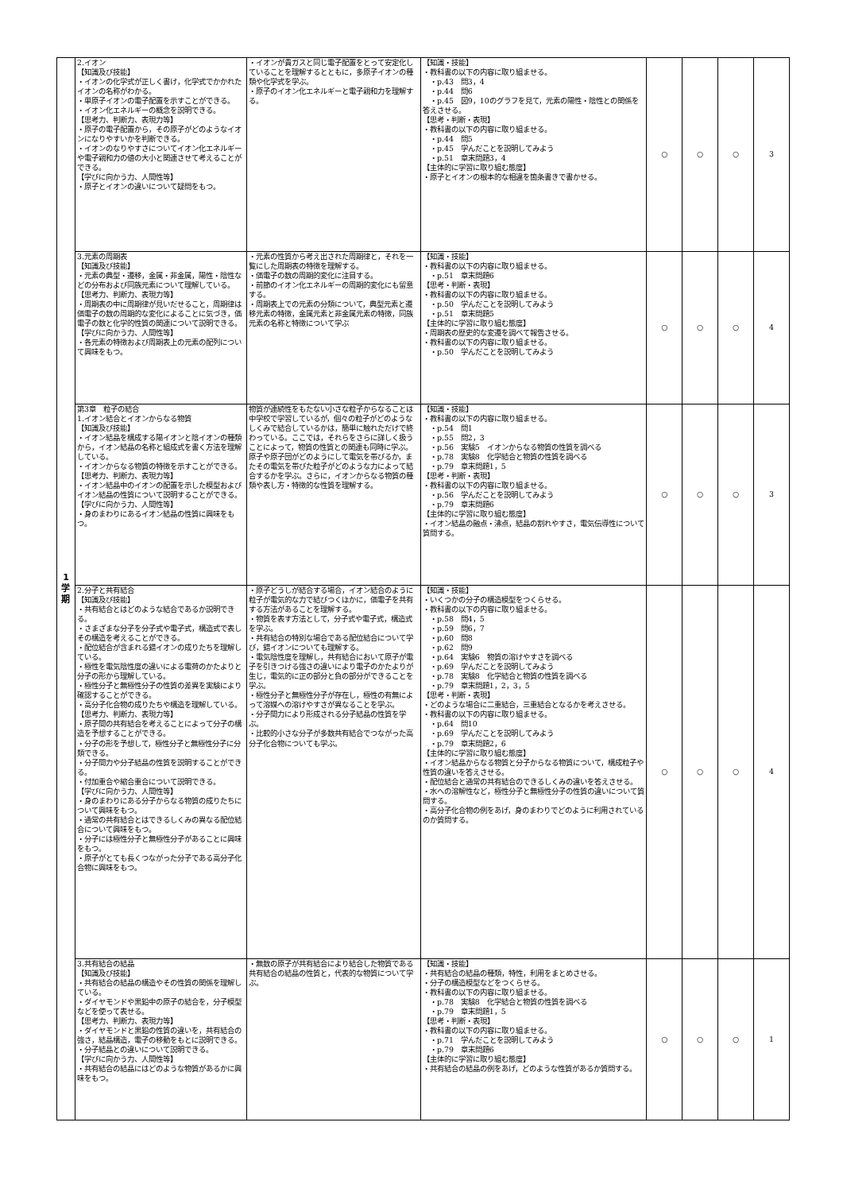| 1 学 期 | 2.イオン 【知識及び技能】 ・イオンの化学式が正しく書け，化学式でかかれたイオンの名称がわかる。 ・単原子イオンの電子配置を示すことができる。 ・イオン化エネルギーの概念を説明できる。 【思考力、判断力、表現力等】 ・原子の電子配置から，その原子がどのようなイオンになりやすいかを判断できる。 ・イオンのなりやすさについてイオン化エネルギーや電子親和力の値の大小と関連させて考えることができる。 【学びに向かう力、人間性等】 ・原子とイオンの違いについて疑問をもつ。 | ・イオンが貴ガスと同じ電子配置をとって安定化していることを理解するとともに，多原子イオンの種類や化学式を学ぶ。 ・原子のイオン化エネルギーと電子親和力を理解する。 | 【知識・技能】 ・教科書の以下の内容に取り組ませる。 ・p.43 問3，4 ・p.44 問6 ・p.45 図9，10のグラフを見て，元素の陽性・陰性との関係を答えさせる。 【思考・判断・表現】 ・教科書の以下の内容に取り組ませる。 ・p.44 問5 ・p.45 学んだことを説明してみよう ・p.51 章末問題3，4 【主体的に学習に取り組む態度】 ・原子とイオンの根本的な相違を箇条書きで書かせる。 | ○ | ○ | ○ | 3 |
| | 3.元素の周期表 【知識及び技能】 ・元素の典型・遷移，金属・非金属，陽性・陰性などの分布および同族元素について理解している。 【思考力、判断力、表現力等】 ・周期表の中に周期律が見いだせること，周期律は価電子の数の周期的な変化によることに気づき，価電子の数と化学的性質の関連について説明できる。 【学びに向かう力、人間性等】 ・各元素の特徴および周期表上の元素の配列について興味をもつ。 | ・元素の性質から考え出された周期律と，それを一覧にした周期表の特徴を理解する。 ・価電子の数の周期的変化に注目する。 ・前節のイオン化エネルギーの周期的変化にも留意する。 ・周期表上での元素の分類について，典型元素と遷移元素の特徴，金属元素と非金属元素の特徴，同族元素の名称と特徴について学ぶ | 【知識・技能】 ・教科書の以下の内容に取り組ませる。 ・p.51 章末問題6 【思考・判断・表現】 ・教科書の以下の内容に取り組ませる。 ・p.50 学んだことを説明してみよう ・p.51 章末問題5 【主体的に学習に取り組む態度】 ・周期表の歴史的な変遷を調べて報告させる。 ・教科書の以下の内容に取り組ませる。 ・p.50 学んだことを説明してみよう | ○ | ○ | ○ | 4 |
| | 第3章 粒子の結合 1.イオン結合とイオンからなる物質 【知識及び技能】 ・イオン結晶を構成する陽イオンと陰イオンの種類から，イオン結晶の名称と組成式を書く方法を理解している。 ・イオンからなる物質の特徴を示すことができる。 【思考力、判断力、表現力等】 ・イオン結晶中のイオンの配置を示した模型およびイオン結晶の性質について説明することができる。 【学びに向かう力、人間性等】 ・身のまわりにあるイオン結晶の性質に興味をもつ。 | 物質が連続性をもたない小さな粒子からなることは中学校で学習しているが，個々の粒子がどのようなしくみで結合しているかは，簡単に触れただけで終わっている。ここでは，それらをさらに詳しく扱うことによって，物質の性質との関連も同時に学ぶ。 原子や原子団がどのようにして電気を帯びるか，またその電気を帯びた粒子がどのような力によって結合するかを学ぶ。さらに，イオンからなる物質の種類や表し方・特徴的な性質を理解する。 | 【知識・技能】 ・教科書の以下の内容に取り組ませる。 ・p.54 問1 ・p.55 問2，3 ・p.56 実験5 イオンからなる物質の性質を調べる ・p.78 実験8 化学結合と物質の性質を調べる ・p.79 章末問題1，5 【思考・判断・表現】 ・教科書の以下の内容に取り組ませる。 ・p.56 学んだことを説明してみよう ・p.79 章末問題6 【主体的に学習に取り組む態度】 ・イオン結晶の融点・沸点，結晶の割れやすさ，電気伝導性について質問する。 | ○ | ○ | ○ | 3 |
| | 2.分子と共有結合 【知識及び技能】 ・共有結合とはどのような結合であるか説明できる。 ・さまざまな分子を分子式や電子式，構造式で表しその構造を考えることができる。 ・配位結合が含まれる錯イオンの成りたちを理解している。 ・極性を電気陰性度の違いによる電荷のかたよりと分子の形から理解している。 ・極性分子と無極性分子の性質の差異を実験により確認することができる。 ・高分子化合物の成りたちや構造を理解している。 【思考力、判断力、表現力等】 ・原子間の共有結合を考えることによって分子の構造を予想することができる。 ・分子の形を予想して，極性分子と無極性分子に分類できる。 ・分子間力や分子結晶の性質を説明することができる。 ・付加重合や縮合重合について説明できる。 【学びに向かう力、人間性等】 ・身のまわりにある分子からなる物質の成りたちについて興味をもつ。 ・通常の共有結合とはできるしくみの異なる配位結合について興味をもつ。 ・分子には極性分子と無極性分子があることに興味をもつ。 ・原子がとても長くつながった分子である高分子化合物に興味をもつ。 | ・原子どうしが結合する場合，イオン結合のように粒子が電気的な力で結びつくほかに，価電子を共有する方法があることを理解する。 ・物質を表す方法として，分子式や電子式，構造式を学ぶ。 ・共有結合の特別な場合である配位結合について学び，錯イオンについても理解する。 ・電気陰性度を理解し，共有結合において原子が電子を引きつける強さの違いにより電子のかたよりが生じ，電気的に正の部分と負の部分ができることを学ぶ。 ・極性分子と無極性分子が存在し，極性の有無によって溶媒への溶けやすさが異なることを学ぶ。 ・分子間力により形成される分子結晶の性質を学ぶ。 ・比較的小さな分子が多数共有結合でつながった高分子化合物についても学ぶ。 | 【知識・技能】 ・いくつかの分子の構造模型をつくらせる。 ・教科書の以下の内容に取り組ませる。 ・p.58 問4，5 ・p.59 問6，7 ・p.60 問8 ・p.62 問9 ・p.64 実験6 物質の溶けやすさを調べる ・p.69 学んだことを説明してみよう ・p.78 実験8 化学結合と物質の性質を調べる ・p.79 章末問題1，2，3，5 【思考・判断・表現】 ・どのような場合に二重結合，三重結合となるかを考えさせる。 ・教科書の以下の内容に取り組ませる。 ・p.64 問10 ・p.69 学んだことを説明してみよう ・p.79 章末問題2，6 【主体的に学習に取り組む態度】 ・イオン結晶からなる物質と分子からなる物質について，構成粒子や性質の違いを答えさせる。 ・配位結合と通常の共有結合のできるしくみの違いを答えさせる。 ・水への溶解性など，極性分子と無極性分子の性質の違いについて質問する。 ・高分子化合物の例をあげ，身のまわりでどのように利用されているのか質問する。 | ○ | ○ | ○ | 4 |
| | 3.共有結合の結晶 【知識及び技能】 ・共有結合の結晶の構造やその性質の関係を理解している。 ・ダイヤモンドや黒鉛中の原子の結合を，分子模型などを使って表せる。 【思考力、判断力、表現力等】 ・ダイヤモンドと黒鉛の性質の違いを，共有結合の強さ，結晶構造，電子の移動をもとに説明できる。 ・分子結晶との違いについて説明できる。 【学びに向かう力、人間性等】 ・共有結合の結晶にはどのような物質があるかに興味をもつ。 | ・無数の原子が共有結合により結合した物質である共有結合の結晶の性質と，代表的な物質について学ぶ。 | 【知識・技能】 ・共有結合の結晶の種類，特性，利用をまとめさせる。 ・分子の構造模型などをつくらせる。 ・教科書の以下の内容に取り組ませる。 ・p.78 実験8 化学結合と物質の性質を調べる ・p.79 章末問題1，5 【思考・判断・表現】 ・教科書の以下の内容に取り組ませる。 ・p.71 学んだことを説明してみよう ・p.79 章末問題6 【主体的に学習に取り組む態度】 ・共有結合の結晶の例をあげ，どのような性質があるか質問する。 | ○ | ○ | ○ | 1 |